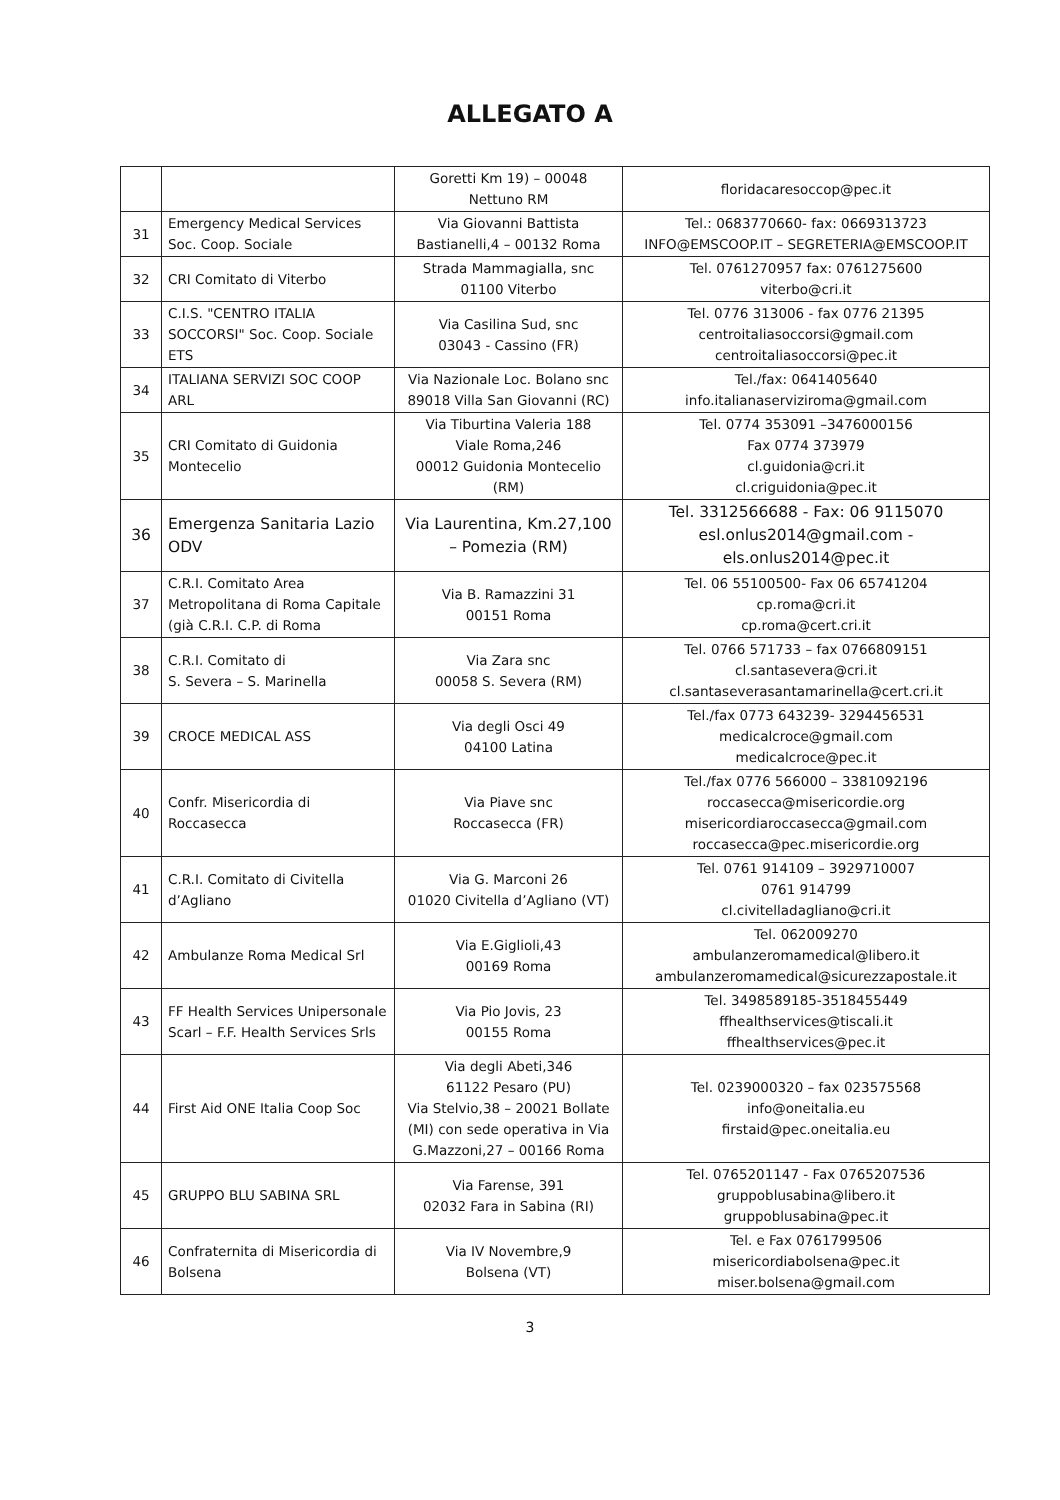ALLEGATO A
| | | Goretti Km 19) – 00048 Nettuno RM | floridacaresoccop@pec.it |
| 31 | Emergency Medical Services Soc. Coop. Sociale | Via Giovanni Battista Bastianelli,4 – 00132 Roma | Tel.: 0683770660- fax: 0669313723 INFO@EMSCOOP.IT – SEGRETERIA@EMSCOOP.IT |
| 32 | CRI Comitato di Viterbo | Strada Mammagialla, snc 01100 Viterbo | Tel. 0761270957 fax: 0761275600 viterbo@cri.it |
| 33 | C.I.S. "CENTRO ITALIA SOCCORSI" Soc. Coop. Sociale ETS | Via Casilina Sud, snc 03043 - Cassino (FR) | Tel. 0776 313006 - fax 0776 21395 centroitaliasoccorsi@gmail.com centroitaliasoccorsi@pec.it |
| 34 | ITALIANA SERVIZI SOC COOP ARL | Via Nazionale Loc. Bolano snc 89018 Villa San Giovanni (RC) | Tel./fax: 0641405640 info.italianaserviziroma@gmail.com |
| 35 | CRI Comitato di Guidonia Montecelio | Via Tiburtina Valeria 188 Viale Roma,246 00012 Guidonia Montecelio (RM) | Tel. 0774 353091 –3476000156 Fax 0774 373979 cl.guidonia@cri.it cl.criguidonia@pec.it |
| 36 | Emergenza Sanitaria Lazio ODV | Via Laurentina, Km.27,100 – Pomezia (RM) | Tel. 3312566688 - Fax: 06 9115070 esl.onlus2014@gmail.com - els.onlus2014@pec.it |
| 37 | C.R.I. Comitato Area Metropolitana di Roma Capitale (già C.R.I. C.P. di Roma | Via B. Ramazzini 31 00151 Roma | Tel. 06 55100500- Fax 06 65741204 cp.roma@cri.it cp.roma@cert.cri.it |
| 38 | C.R.I. Comitato di S. Severa – S. Marinella | Via Zara snc 00058 S. Severa (RM) | Tel. 0766 571733 – fax 0766809151 cl.santasevera@cri.it cl.santaseverasantamarinella@cert.cri.it |
| 39 | CROCE MEDICAL ASS | Via degli Osci 49 04100 Latina | Tel./fax 0773 643239- 3294456531 medicalcroce@gmail.com medicalcroce@pec.it |
| 40 | Confr. Misericordia di Roccasecca | Via Piave snc Roccasecca (FR) | Tel./fax 0776 566000 – 3381092196 roccasecca@misericordie.org misericordiaroccasecca@gmail.com roccasecca@pec.misericordie.org |
| 41 | C.R.I. Comitato di Civitella d’Agliano | Via G. Marconi 26 01020 Civitella d’Agliano (VT) | Tel. 0761 914109 – 3929710007 0761 914799 cl.civitelladagliano@cri.it |
| 42 | Ambulanze Roma Medical Srl | Via E.Giglioli,43 00169 Roma | Tel. 062009270 ambulanzeromamedical@libero.it ambulanzeromamedical@sicurezzapostale.it |
| 43 | FF Health Services Unipersonale Scarl – F.F. Health Services Srls | Via Pio Jovis, 23 00155 Roma | Tel. 3498589185-3518455449 ffhealthservices@tiscali.it ffhealthservices@pec.it |
| 44 | First Aid ONE Italia Coop Soc | Via degli Abeti,346 61122 Pesaro (PU) Via Stelvio,38 – 20021 Bollate (MI) con sede operativa in Via G.Mazzoni,27 – 00166 Roma | Tel. 0239000320 – fax 023575568 info@oneitalia.eu firstaid@pec.oneitalia.eu |
| 45 | GRUPPO BLU SABINA SRL | Via Farense, 391 02032 Fara in Sabina (RI) | Tel. 0765201147 - Fax 0765207536 gruppoblusabina@libero.it gruppoblusabina@pec.it |
| 46 | Confraternita di Misericordia di Bolsena | Via IV Novembre,9 Bolsena (VT) | Tel. e Fax 0761799506 misericordiabolsena@pec.it miser.bolsena@gmail.com |
3